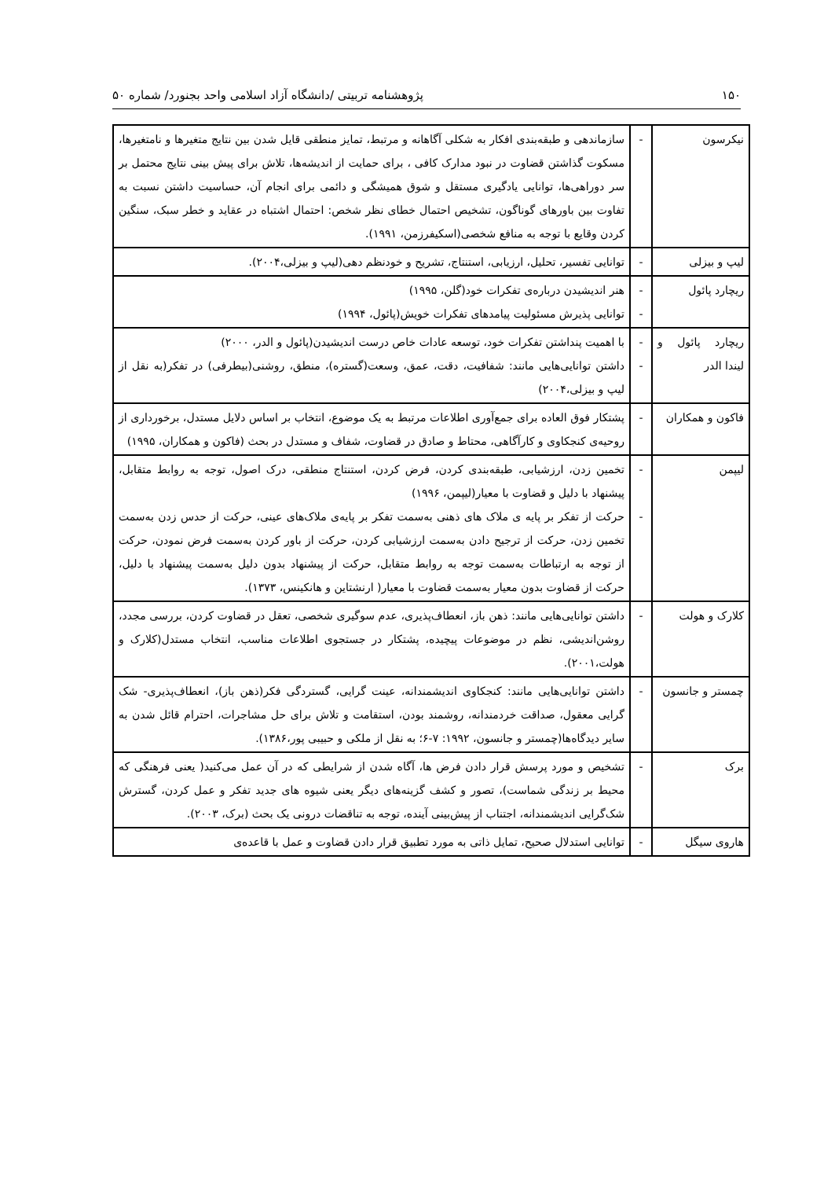۱۵۰ پژوهشنامه تربیتی /دانشگاه آزاد اسلامی واحد بجنورد/ شماره ۵۰
| نیکرسون | - | سازماندهی و طبقه‌بندی افکار به شکلی آگاهانه و مرتبط، تمایز منطقی قایل شدن بین نتایج متغیرها و نامتغیرها، مسکوت گذاشتن قضاوت در نبود مدارک کافی ، برای حمایت از اندیشه‌ها، تلاش برای پیش بینی نتایج محتمل بر سر دوراهی‌ها، توانایی یادگیری مستقل و شوق همیشگی و دائمی برای انجام آن، حساسیت داشتن نسبت به تفاوت بین باورهای گوناگون، تشخیص احتمال خطای نظر شخص: احتمال اشتباه در عقاید و خطر سبک، سنگین کردن وقایع با توجه به منافع شخصی(اسکیفرزمن، ۱۹۹۱). |
| لیپ و بیزلی | - | توانایی تفسیر، تحلیل، ارزیابی، استنتاج، تشریح و خودنظم دهی(لیپ و بیزلی،۲۰۰۴). |
| ریچارد پائول | - - | هنر اندیشیدن درباره‌ی تفکرات خود(گلن، ۱۹۹۵) توانایی پذیرش مسئولیت پیامدهای تفکرات خویش(پائول، ۱۹۹۴) |
| ریچارد پائول و لیندا الدر | - - | با اهمیت پنداشتن تفکرات خود، توسعه عادات خاص درست اندیشیدن(پائول و الدر، ۲۰۰۰) داشتن توانایی‌هایی مانند: شفافیت، دقت، عمق، وسعت(گستره)، منطق، روشنی(بیطرفی) در تفکر(به نقل از لیپ و بیزلی،۲۰۰۴) |
| فاکون و همکاران | - | پشتکار فوق العاده برای جمع‌آوری اطلاعات مرتبط به یک موضوع، انتخاب بر اساس دلایل مستدل، برخورداری از روحیه‌ی کنجکاوی و کارآگاهی، محتاط و صادق در قضاوت، شفاف و مستدل در بحث (فاکون و همکاران، ۱۹۹۵) |
| لیپمن | - - | تخمین زدن، ارزشیابی، طبقه‌بندی کردن، فرض کردن، استنتاج منطقی، درک اصول، توجه به روابط متقابل، پیشنهاد با دلیل و قضاوت با معیار(لیپمن، ۱۹۹۶) حرکت از تفکر بر پایه ی ملاک های ذهنی به‌سمت تفکر بر پایه‌ی ملاک‌های عینی، حرکت از حدس زدن به‌سمت تخمین زدن، حرکت از ترجیح دادن به‌سمت ارزشیابی کردن، حرکت از باور کردن به‌سمت فرض نمودن، حرکت از توجه به ارتباطات به‌سمت توجه به روابط متقابل، حرکت از پیشنهاد بدون دلیل به‌سمت پیشنهاد با دلیل، حرکت از قضاوت بدون معیار به‌سمت قضاوت با معیار( ارنشتاین و هانکینس، ۱۳۷۳). |
| کلارک و هولت | - | داشتن توانایی‌هایی مانند: ذهن باز، انعطاف‌پذیری، عدم سوگیری شخصی، تعقل در قضاوت کردن، بررسی مجدد، روشن‌اندیشی، نظم در موضوعات پیچیده، پشتکار در جستجوی اطلاعات مناسب، انتخاب مستدل(کلارک و هولت،۲۰۰۱). |
| چمستر و جانسون | - | داشتن توانایی‌هایی مانند: کنجکاوی اندیشمندانه، عینت گرایی، گستردگی فکر(ذهن باز)، انعطاف‌پذیری- شک گرایی معقول، صداقت خردمندانه، روشمند بودن، استقامت و تلاش برای حل مشاجرات، احترام قائل شدن به سایر دیدگاه‌ها(چمستر و جانسون، ۱۹۹۲: ۷-۶؛ به نقل از ملکی و حبیبی پور،۱۳۸۶). |
| برک | - | تشخیص و مورد پرسش قرار دادن فرض ها، آگاه شدن از شرایطی که در آن عمل می‌کنید( یعنی فرهنگی که محیط بر زندگی شماست)، تصور و کشف گزینه‌های دیگر یعنی شیوه های جدید تفکر و عمل کردن، گسترش شک‌گرایی اندیشمندانه، اجتناب از پیش‌بینی آینده، توجه به تناقضات درونی یک بحث (برک، ۲۰۰۳). |
| هاروی سیگل | - | توانایی استدلال صحیح، تمایل ذاتی به مورد تطبیق قرار دادن قضاوت و عمل با قاعده‌ی |